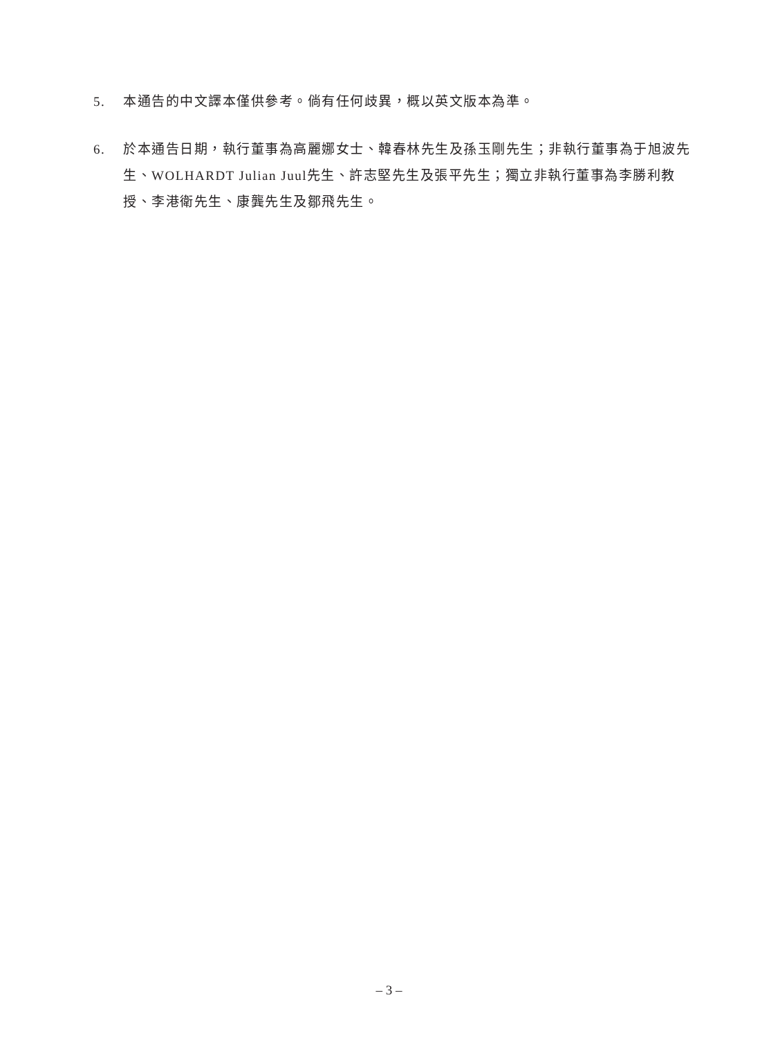5. 本通告的中文譯本僅供參考。倘有任何歧異，概以英文版本為準。
6. 於本通告日期，執行董事為高麗娜女士、韓春林先生及孫玉剛先生；非執行董事為于旭波先生、WOLHARDT Julian Juul先生、許志堅先生及張平先生；獨立非執行董事為李勝利教授、李港衛先生、康龔先生及鄒飛先生。
– 3 –